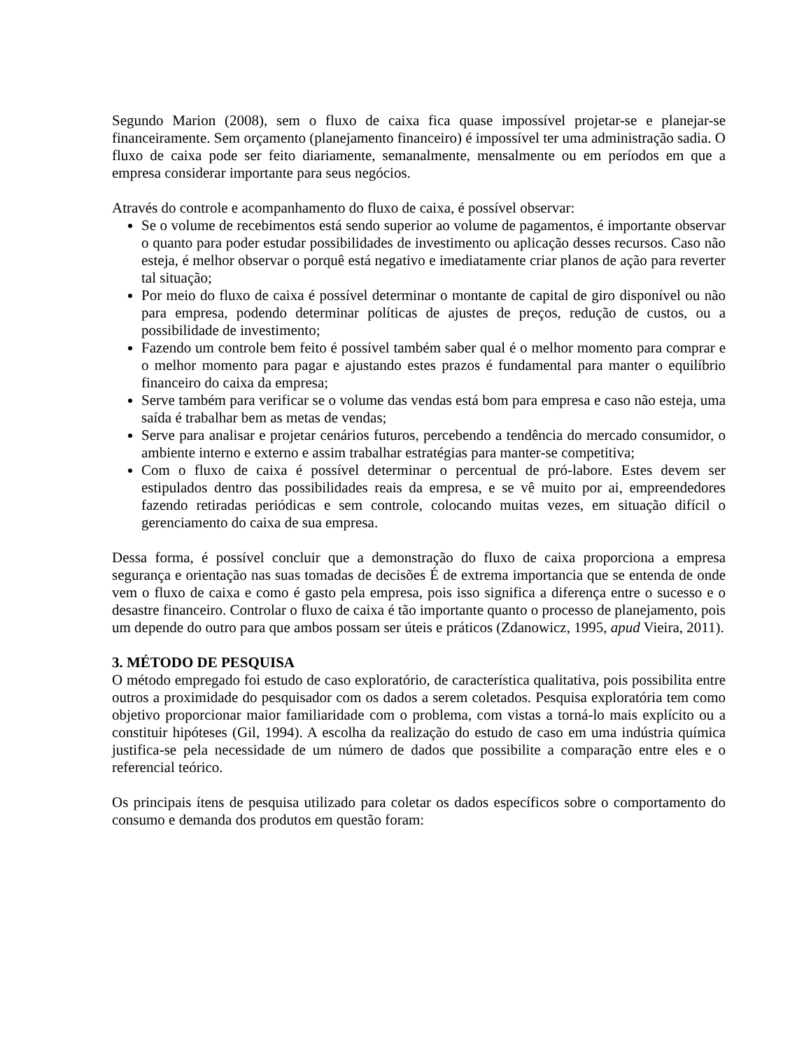Segundo Marion (2008), sem o fluxo de caixa fica quase impossível projetar-se e planejar-se financeiramente. Sem orçamento (planejamento financeiro) é impossível ter uma administração sadia. O fluxo de caixa pode ser feito diariamente, semanalmente, mensalmente ou em períodos em que a empresa considerar importante para seus negócios.
Através do controle e acompanhamento do fluxo de caixa, é possível observar:
Se o volume de recebimentos está sendo superior ao volume de pagamentos, é importante observar o quanto para poder estudar possibilidades de investimento ou aplicação desses recursos. Caso não esteja, é melhor observar o porquê está negativo e imediatamente criar planos de ação para reverter tal situação;
Por meio do fluxo de caixa é possível determinar o montante de capital de giro disponível ou não para empresa, podendo determinar políticas de ajustes de preços, redução de custos, ou a possibilidade de investimento;
Fazendo um controle bem feito é possível também saber qual é o melhor momento para comprar e o melhor momento para pagar e ajustando estes prazos é fundamental para manter o equilíbrio financeiro do caixa da empresa;
Serve também para verificar se o volume das vendas está bom para empresa e caso não esteja, uma saída é trabalhar bem as metas de vendas;
Serve para analisar e projetar cenários futuros, percebendo a tendência do mercado consumidor, o ambiente interno e externo e assim trabalhar estratégias para manter-se competitiva;
Com o fluxo de caixa é possível determinar o percentual de pró-labore. Estes devem ser estipulados dentro das possibilidades reais da empresa, e se vê muito por ai, empreendedores fazendo retiradas periódicas e sem controle, colocando muitas vezes, em situação difícil o gerenciamento do caixa de sua empresa.
Dessa forma, é possível concluir que a demonstração do fluxo de caixa proporciona a empresa segurança e orientação nas suas tomadas de decisões É de extrema importancia que se entenda de onde vem o fluxo de caixa e como é gasto pela empresa, pois isso significa a diferença entre o sucesso e o desastre financeiro. Controlar o fluxo de caixa é tão importante quanto o processo de planejamento, pois um depende do outro para que ambos possam ser úteis e práticos (Zdanowicz, 1995, apud Vieira, 2011).
3. MÉTODO DE PESQUISA
O método empregado foi estudo de caso exploratório, de característica qualitativa, pois possibilita entre outros a proximidade do pesquisador com os dados a serem coletados. Pesquisa exploratória tem como objetivo proporcionar maior familiaridade com o problema, com vistas a torná-lo mais explícito ou a constituir hipóteses (Gil, 1994). A escolha da realização do estudo de caso em uma indústria química justifica-se pela necessidade de um número de dados que possibilite a comparação entre eles e o referencial teórico.
Os principais ítens de pesquisa utilizado para coletar os dados específicos sobre o comportamento do consumo e demanda dos produtos em questão foram: